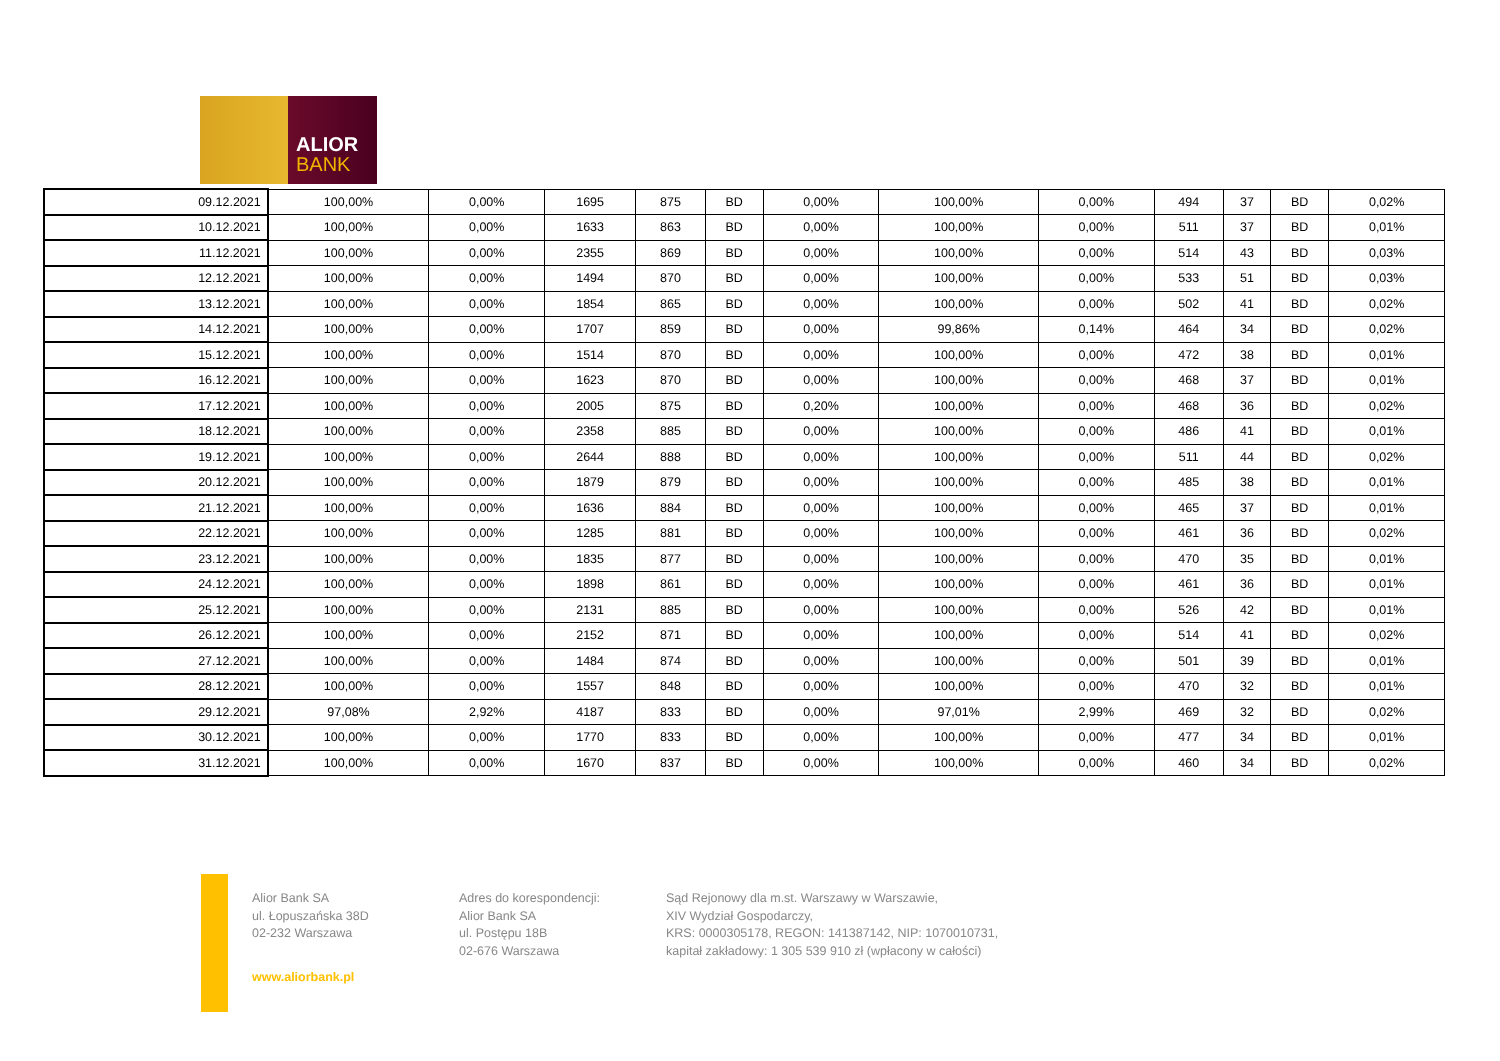ALIOR
BANK
| 09.12.2021 | 100,00% | 0,00% | 1695 | 875 | BD | 0,00% | 100,00% | 0,00% | 494 | 37 | BD | 0,02% |
| 10.12.2021 | 100,00% | 0,00% | 1633 | 863 | BD | 0,00% | 100,00% | 0,00% | 511 | 37 | BD | 0,01% |
| 11.12.2021 | 100,00% | 0,00% | 2355 | 869 | BD | 0,00% | 100,00% | 0,00% | 514 | 43 | BD | 0,03% |
| 12.12.2021 | 100,00% | 0,00% | 1494 | 870 | BD | 0,00% | 100,00% | 0,00% | 533 | 51 | BD | 0,03% |
| 13.12.2021 | 100,00% | 0,00% | 1854 | 865 | BD | 0,00% | 100,00% | 0,00% | 502 | 41 | BD | 0,02% |
| 14.12.2021 | 100,00% | 0,00% | 1707 | 859 | BD | 0,00% | 99,86% | 0,14% | 464 | 34 | BD | 0,02% |
| 15.12.2021 | 100,00% | 0,00% | 1514 | 870 | BD | 0,00% | 100,00% | 0,00% | 472 | 38 | BD | 0,01% |
| 16.12.2021 | 100,00% | 0,00% | 1623 | 870 | BD | 0,00% | 100,00% | 0,00% | 468 | 37 | BD | 0,01% |
| 17.12.2021 | 100,00% | 0,00% | 2005 | 875 | BD | 0,20% | 100,00% | 0,00% | 468 | 36 | BD | 0,02% |
| 18.12.2021 | 100,00% | 0,00% | 2358 | 885 | BD | 0,00% | 100,00% | 0,00% | 486 | 41 | BD | 0,01% |
| 19.12.2021 | 100,00% | 0,00% | 2644 | 888 | BD | 0,00% | 100,00% | 0,00% | 511 | 44 | BD | 0,02% |
| 20.12.2021 | 100,00% | 0,00% | 1879 | 879 | BD | 0,00% | 100,00% | 0,00% | 485 | 38 | BD | 0,01% |
| 21.12.2021 | 100,00% | 0,00% | 1636 | 884 | BD | 0,00% | 100,00% | 0,00% | 465 | 37 | BD | 0,01% |
| 22.12.2021 | 100,00% | 0,00% | 1285 | 881 | BD | 0,00% | 100,00% | 0,00% | 461 | 36 | BD | 0,02% |
| 23.12.2021 | 100,00% | 0,00% | 1835 | 877 | BD | 0,00% | 100,00% | 0,00% | 470 | 35 | BD | 0,01% |
| 24.12.2021 | 100,00% | 0,00% | 1898 | 861 | BD | 0,00% | 100,00% | 0,00% | 461 | 36 | BD | 0,01% |
| 25.12.2021 | 100,00% | 0,00% | 2131 | 885 | BD | 0,00% | 100,00% | 0,00% | 526 | 42 | BD | 0,01% |
| 26.12.2021 | 100,00% | 0,00% | 2152 | 871 | BD | 0,00% | 100,00% | 0,00% | 514 | 41 | BD | 0,02% |
| 27.12.2021 | 100,00% | 0,00% | 1484 | 874 | BD | 0,00% | 100,00% | 0,00% | 501 | 39 | BD | 0,01% |
| 28.12.2021 | 100,00% | 0,00% | 1557 | 848 | BD | 0,00% | 100,00% | 0,00% | 470 | 32 | BD | 0,01% |
| 29.12.2021 | 97,08% | 2,92% | 4187 | 833 | BD | 0,00% | 97,01% | 2,99% | 469 | 32 | BD | 0,02% |
| 30.12.2021 | 100,00% | 0,00% | 1770 | 833 | BD | 0,00% | 100,00% | 0,00% | 477 | 34 | BD | 0,01% |
| 31.12.2021 | 100,00% | 0,00% | 1670 | 837 | BD | 0,00% | 100,00% | 0,00% | 460 | 34 | BD | 0,02% |
Alior Bank SA
ul. Łopuszańska 38D
02-232 Warszawa
www.aliorbank.pl
Adres do korespondencji:
Alior Bank SA
ul. Postępu 18B
02-676 Warszawa
Sąd Rejonowy dla m.st. Warszawy w Warszawie,
XIV Wydział Gospodarczy,
KRS: 0000305178, REGON: 141387142, NIP: 1070010731,
kapitał zakładowy: 1 305 539 910 zł (wpłacony w całości)